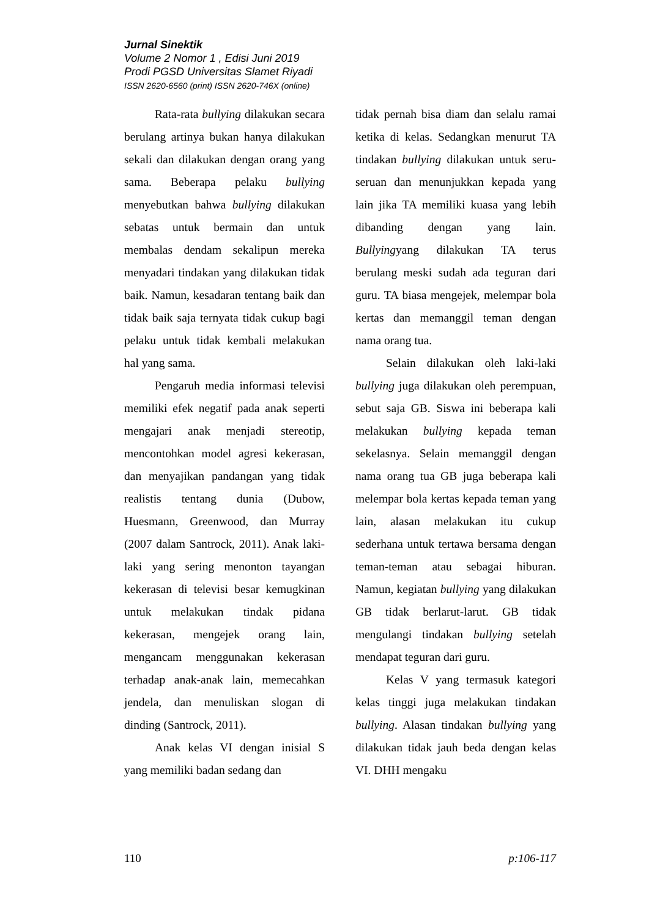Jurnal Sinektik
Volume 2 Nomor 1 , Edisi Juni 2019
Prodi PGSD Universitas Slamet Riyadi
ISSN 2620-6560 (print) ISSN 2620-746X (online)
Rata-rata bullying dilakukan secara berulang artinya bukan hanya dilakukan sekali dan dilakukan dengan orang yang sama. Beberapa pelaku bullying menyebutkan bahwa bullying dilakukan sebatas untuk bermain dan untuk membalas dendam sekalipun mereka menyadari tindakan yang dilakukan tidak baik. Namun, kesadaran tentang baik dan tidak baik saja ternyata tidak cukup bagi pelaku untuk tidak kembali melakukan hal yang sama.
Pengaruh media informasi televisi memiliki efek negatif pada anak seperti mengajari anak menjadi stereotip, mencontohkan model agresi kekerasan, dan menyajikan pandangan yang tidak realistis tentang dunia (Dubow, Huesmann, Greenwood, dan Murray (2007 dalam Santrock, 2011). Anak laki-laki yang sering menonton tayangan kekerasan di televisi besar kemugkinan untuk melakukan tindak pidana kekerasan, mengejek orang lain, mengancam menggunakan kekerasan terhadap anak-anak lain, memecahkan jendela, dan menuliskan slogan di dinding (Santrock, 2011).
Anak kelas VI dengan inisial S yang memiliki badan sedang dan
tidak pernah bisa diam dan selalu ramai ketika di kelas. Sedangkan menurut TA tindakan bullying dilakukan untuk seru-seruan dan menunjukkan kepada yang lain jika TA memiliki kuasa yang lebih dibanding dengan yang lain. Bullyingyang dilakukan TA terus berulang meski sudah ada teguran dari guru. TA biasa mengejek, melempar bola kertas dan memanggil teman dengan nama orang tua.
Selain dilakukan oleh laki-laki bullying juga dilakukan oleh perempuan, sebut saja GB. Siswa ini beberapa kali melakukan bullying kepada teman sekelasnya. Selain memanggil dengan nama orang tua GB juga beberapa kali melempar bola kertas kepada teman yang lain, alasan melakukan itu cukup sederhana untuk tertawa bersama dengan teman-teman atau sebagai hiburan. Namun, kegiatan bullying yang dilakukan GB tidak berlarut-larut. GB tidak mengulangi tindakan bullying setelah mendapat teguran dari guru.
Kelas V yang termasuk kategori kelas tinggi juga melakukan tindakan bullying. Alasan tindakan bullying yang dilakukan tidak jauh beda dengan kelas VI. DHH mengaku
110 p:106-117